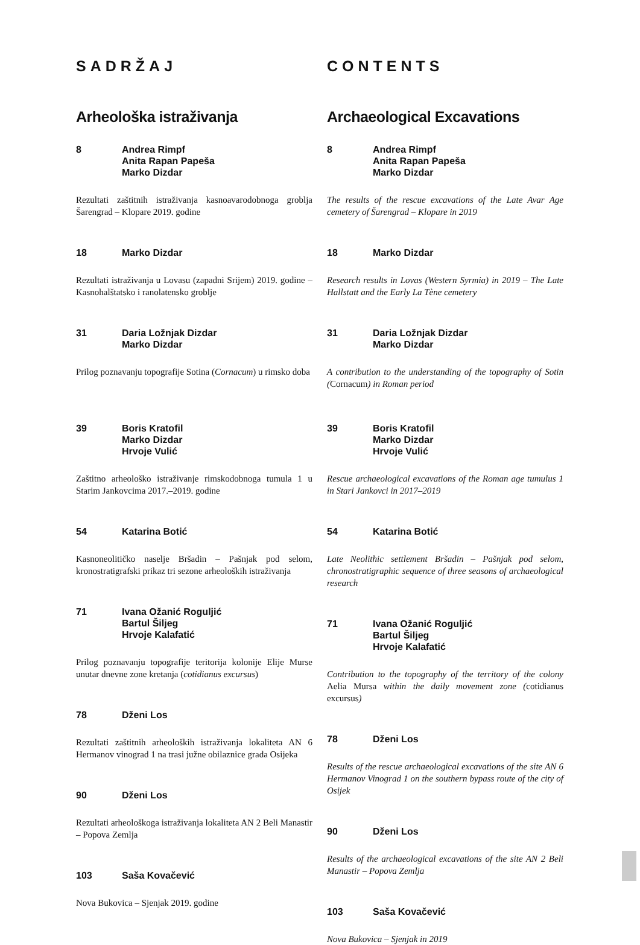SADRŽAJ
Arheološka istraživanja
8 Andrea Rimpf
Anita Rapan Papeša
Marko Dizdar
Rezultati zaštitnih istraživanja kasnoavarodobnoga groblja Šarengrad – Klopare 2019. godine
18 Marko Dizdar
Rezultati istraživanja u Lovasu (zapadni Srijem) 2019. godine – Kasnohalštatsko i ranolatensko groblje
31 Daria Ložnjak Dizdar
Marko Dizdar
Prilog poznavanju topografije Sotina (Cornacum) u rimsko doba
39 Boris Kratofil
Marko Dizdar
Hrvoje Vulić
Zaštitno arheološko istraživanje rimskodobnoga tumula 1 u Starim Jankovcima 2017.–2019. godine
54 Katarina Botić
Kasnoneolitičko naselje Bršadin – Pašnjak pod selom, kronostratigrafski prikaz tri sezone arheoloških istraživanja
71 Ivana Ožanić Roguljić
Bartul Šiljeg
Hrvoje Kalafatić
Prilog poznavanju topografije teritorija kolonije Elije Murse unutar dnevne zone kretanja (cotidianus excursus)
78 Dženi Los
Rezultati zaštitnih arheoloških istraživanja lokaliteta AN 6 Hermanov vinograd 1 na trasi južne obilaznice grada Osijeka
90 Dženi Los
Rezultati arheološkoga istraživanja lokaliteta AN 2 Beli Manastir – Popova Zemlja
103 Saša Kovačević
Nova Bukovica – Sjenjak 2019. godine
CONTENTS
Archaeological Excavations
8 Andrea Rimpf
Anita Rapan Papeša
Marko Dizdar
The results of the rescue excavations of the Late Avar Age cemetery of Šarengrad – Klopare in 2019
18 Marko Dizdar
Research results in Lovas (Western Syrmia) in 2019 – The Late Hallstatt and the Early La Tène cemetery
31 Daria Ložnjak Dizdar
Marko Dizdar
A contribution to the understanding of the topography of Sotin (Cornacum) in Roman period
39 Boris Kratofil
Marko Dizdar
Hrvoje Vulić
Rescue archaeological excavations of the Roman age tumulus 1 in Stari Jankovci in 2017–2019
54 Katarina Botić
Late Neolithic settlement Bršadin – Pašnjak pod selom, chronostratigraphic sequence of three seasons of archaeological research
71 Ivana Ožanić Roguljić
Bartul Šiljeg
Hrvoje Kalafatić
Contribution to the topography of the territory of the colony Aelia Mursa within the daily movement zone (cotidianus excursus)
78 Dženi Los
Results of the rescue archaeological excavations of the site AN 6 Hermanov Vinograd 1 on the southern bypass route of the city of Osijek
90 Dženi Los
Results of the archaeological excavations of the site AN 2 Beli Manastir – Popova Zemlja
103 Saša Kovačević
Nova Bukovica – Sjenjak in 2019